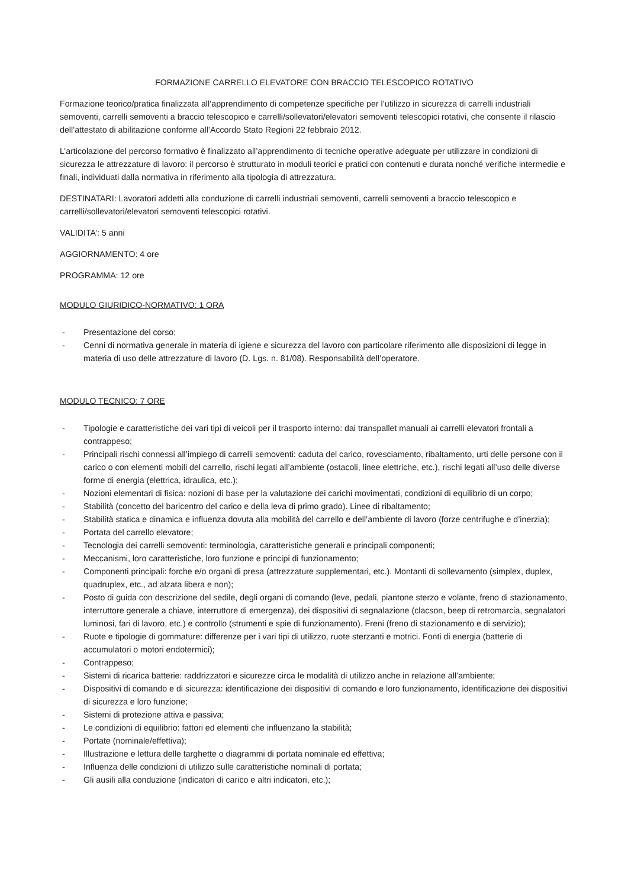FORMAZIONE CARRELLO ELEVATORE CON BRACCIO TELESCOPICO ROTATIVO
Formazione teorico/pratica finalizzata all’apprendimento di competenze specifiche per l’utilizzo in sicurezza di carrelli industriali semoventi, carrelli semoventi a braccio telescopico e carrelli/sollevatori/elevatori semoventi telescopici rotativi, che consente il rilascio dell’attestato di abilitazione conforme all’Accordo Stato Regioni 22 febbraio 2012.
L’articolazione del percorso formativo è finalizzato all’apprendimento di tecniche operative adeguate per utilizzare in condizioni di sicurezza le attrezzature di lavoro: il percorso è strutturato in moduli teorici e pratici con contenuti e durata nonché verifiche intermedie e finali, individuati dalla normativa in riferimento alla tipologia di attrezzatura.
DESTINATARI: Lavoratori addetti alla conduzione di carrelli industriali semoventi, carrelli semoventi a braccio telescopico e carrelli/sollevatori/elevatori semoventi telescopici rotativi.
VALIDITA’: 5 anni
AGGIORNAMENTO: 4 ore
PROGRAMMA: 12 ore
MODULO GIURIDICO-NORMATIVO: 1 ORA
- Presentazione del corso;
- Cenni di normativa generale in materia di igiene e sicurezza del lavoro con particolare riferimento alle disposizioni di legge in materia di uso delle attrezzature di lavoro (D. Lgs. n. 81/08). Responsabilità dell’operatore.
MODULO TECNICO: 7 ORE
- Tipologie e caratteristiche dei vari tipi di veicoli per il trasporto interno: dai transpallet manuali ai carrelli elevatori frontali a contrappeso;
- Principali rischi connessi all’impiego di carrelli semoventi: caduta del carico, rovesciamento, ribaltamento, urti delle persone con il carico o con elementi mobili del carrello, rischi legati all’ambiente (ostacoli, linee elettriche, etc.), rischi legati all’uso delle diverse forme di energia (elettrica, idraulica, etc.);
- Nozioni elementari di fisica: nozioni di base per la valutazione dei carichi movimentati, condizioni di equilibrio di un corpo;
- Stabilità (concetto del baricentro del carico e della leva di primo grado). Linee di ribaltamento;
- Stabilità statica e dinamica e influenza dovuta alla mobilità del carrello e dell’ambiente di lavoro (forze centrifughe e d’inerzia);
- Portata del carrello elevatore;
- Tecnologia dei carrelli semoventi: terminologia, caratteristiche generali e principali componenti;
- Meccanismi, loro caratteristiche, loro funzione e principi di funzionamento;
- Componenti principali: forche e/o organi di presa (attrezzature supplementari, etc.). Montanti di sollevamento (simplex, duplex, quadruplex, etc., ad alzata libera e non);
- Posto di guida con descrizione del sedile, degli organi di comando (leve, pedali, piantone sterzo e volante, freno di stazionamento, interruttore generale a chiave, interruttore di emergenza), dei dispositivi di segnalazione (clacson, beep di retromarcia, segnalatori luminosi, fari di lavoro, etc.) e controllo (strumenti e spie di funzionamento). Freni (freno di stazionamento e di servizio);
- Ruote e tipologie di gommature: differenze per i vari tipi di utilizzo, ruote sterzanti e motrici. Fonti di energia (batterie di accumulatori o motori endotermici);
- Contrappeso;
- Sistemi di ricarica batterie: raddrizzatori e sicurezze circa le modalità di utilizzo anche in relazione all’ambiente;
- Dispositivi di comando e di sicurezza: identificazione dei dispositivi di comando e loro funzionamento, identificazione dei dispositivi di sicurezza e loro funzione;
- Sistemi di protezione attiva e passiva;
- Le condizioni di equilibrio: fattori ed elementi che influenzano la stabilità;
- Portate (nominale/effettiva);
- Illustrazione e lettura delle targhette o diagrammi di portata nominale ed effettiva;
- Influenza delle condizioni di utilizzo sulle caratteristiche nominali di portata;
- Gli ausili alla conduzione (indicatori di carico e altri indicatori, etc.);